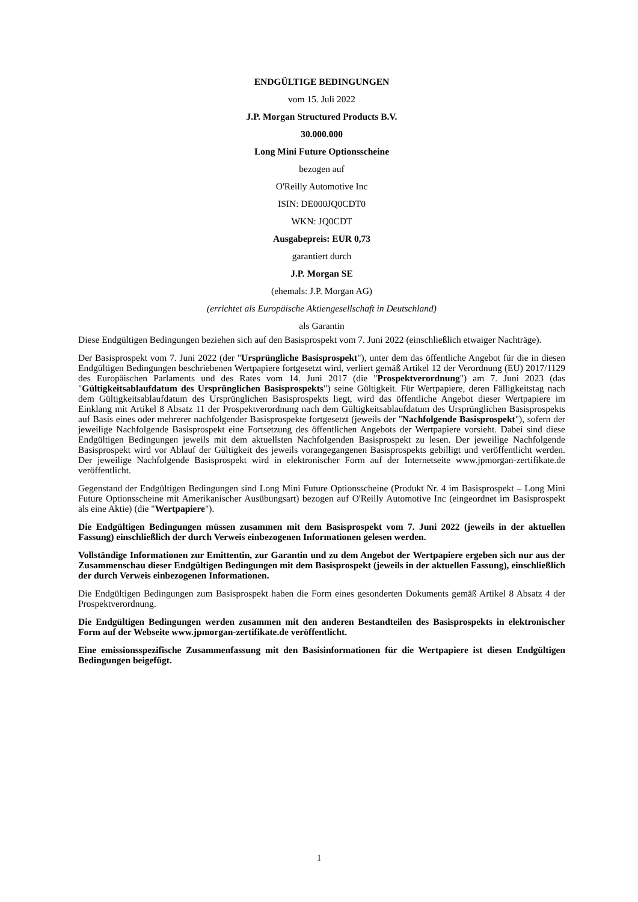ENDGÜLTIGE BEDINGUNGEN
vom 15. Juli 2022
J.P. Morgan Structured Products B.V.
30.000.000
Long Mini Future Optionsscheine
bezogen auf
O'Reilly Automotive Inc
ISIN: DE000JQ0CDT0
WKN: JQ0CDT
Ausgabepreis: EUR 0,73
garantiert durch
J.P. Morgan SE
(ehemals: J.P. Morgan AG)
(errichtet als Europäische Aktiengesellschaft in Deutschland)
als Garantin
Diese Endgültigen Bedingungen beziehen sich auf den Basisprospekt vom 7. Juni 2022 (einschließlich etwaiger Nachträge).
Der Basisprospekt vom 7. Juni 2022 (der "Ursprüngliche Basisprospekt"), unter dem das öffentliche Angebot für die in diesen Endgültigen Bedingungen beschriebenen Wertpapiere fortgesetzt wird, verliert gemäß Artikel 12 der Verordnung (EU) 2017/1129 des Europäischen Parlaments und des Rates vom 14. Juni 2017 (die "Prospektverordnung") am 7. Juni 2023 (das "Gültigkeitsablaufdatum des Ursprünglichen Basisprospekts") seine Gültigkeit. Für Wertpapiere, deren Fälligkeitstag nach dem Gültigkeitsablaufdatum des Ursprünglichen Basisprospekts liegt, wird das öffentliche Angebot dieser Wertpapiere im Einklang mit Artikel 8 Absatz 11 der Prospektverordnung nach dem Gültigkeitsablaufdatum des Ursprünglichen Basisprospekts auf Basis eines oder mehrerer nachfolgender Basisprospekte fortgesetzt (jeweils der "Nachfolgende Basisprospekt"), sofern der jeweilige Nachfolgende Basisprospekt eine Fortsetzung des öffentlichen Angebots der Wertpapiere vorsieht. Dabei sind diese Endgültigen Bedingungen jeweils mit dem aktuellsten Nachfolgenden Basisprospekt zu lesen. Der jeweilige Nachfolgende Basisprospekt wird vor Ablauf der Gültigkeit des jeweils vorangegangenen Basisprospekts gebilligt und veröffentlicht werden. Der jeweilige Nachfolgende Basisprospekt wird in elektronischer Form auf der Internetseite www.jpmorgan-zertifikate.de veröffentlicht.
Gegenstand der Endgültigen Bedingungen sind Long Mini Future Optionsscheine (Produkt Nr. 4 im Basisprospekt – Long Mini Future Optionsscheine mit Amerikanischer Ausübungsart) bezogen auf O'Reilly Automotive Inc (eingeordnet im Basisprospekt als eine Aktie) (die "Wertpapiere").
Die Endgültigen Bedingungen müssen zusammen mit dem Basisprospekt vom 7. Juni 2022 (jeweils in der aktuellen Fassung) einschließlich der durch Verweis einbezogenen Informationen gelesen werden.
Vollständige Informationen zur Emittentin, zur Garantin und zu dem Angebot der Wertpapiere ergeben sich nur aus der Zusammenschau dieser Endgültigen Bedingungen mit dem Basisprospekt (jeweils in der aktuellen Fassung), einschließlich der durch Verweis einbezogenen Informationen.
Die Endgültigen Bedingungen zum Basisprospekt haben die Form eines gesonderten Dokuments gemäß Artikel 8 Absatz 4 der Prospektverordnung.
Die Endgültigen Bedingungen werden zusammen mit den anderen Bestandteilen des Basisprospekts in elektronischer Form auf der Webseite www.jpmorgan-zertifikate.de veröffentlicht.
Eine emissionsspezifische Zusammenfassung mit den Basisinformationen für die Wertpapiere ist diesen Endgültigen Bedingungen beigefügt.
1